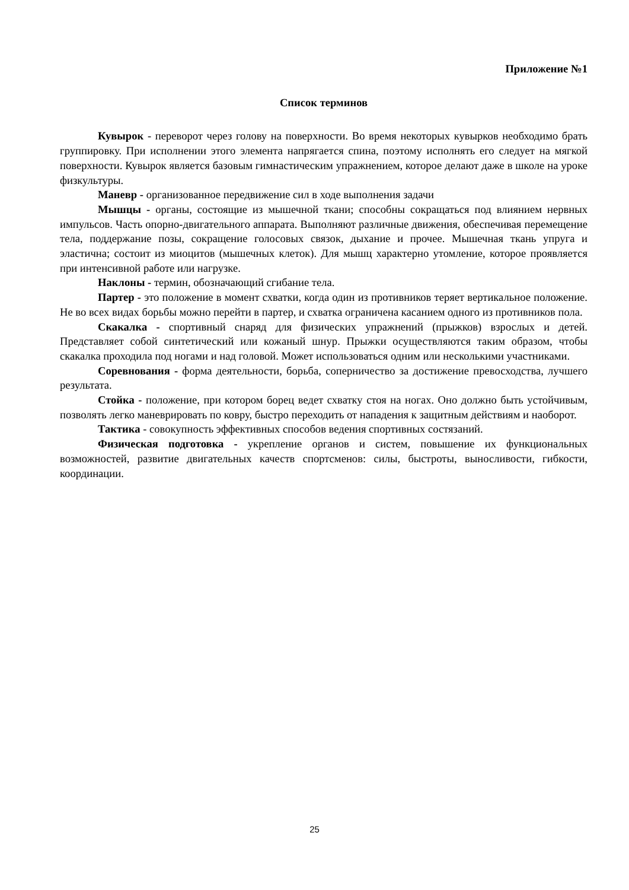Приложение №1
Список терминов
Кувырок - переворот через голову на поверхности. Во время некоторых кувырков необходимо брать группировку. При исполнении этого элемента напрягается спина, поэтому исполнять его следует на мягкой поверхности. Кувырок является базовым гимнастическим упражнением, которое делают даже в школе на уроке физкультуры.
Маневр - организованное передвижение сил в ходе выполнения задачи
Мышцы - органы, состоящие из мышечной ткани; способны сокращаться под влиянием нервных импульсов. Часть опорно-двигательного аппарата. Выполняют различные движения, обеспечивая перемещение тела, поддержание позы, сокращение голосовых связок, дыхание и прочее. Мышечная ткань упруга и эластична; состоит из миоцитов (мышечных клеток). Для мышц характерно утомление, которое проявляется при интенсивной работе или нагрузке.
Наклоны - термин, обозначающий сгибание тела.
Партер - это положение в момент схватки, когда один из противников теряет вертикальное положение. Не во всех видах борьбы можно перейти в партер, и схватка ограничена касанием одного из противников пола.
Скакалка - спортивный снаряд для физических упражнений (прыжков) взрослых и детей. Представляет собой синтетический или кожаный шнур. Прыжки осуществляются таким образом, чтобы скакалка проходила под ногами и над головой. Может использоваться одним или несколькими участниками.
Соревнования - форма деятельности, борьба, соперничество за достижение превосходства, лучшего результата.
Стойка - положение, при котором борец ведет схватку стоя на ногах. Оно должно быть устойчивым, позволять легко маневрировать по ковру, быстро переходить от нападения к защитным действиям и наоборот.
Тактика - совокупность эффективных способов ведения спортивных состязаний.
Физическая подготовка - укрепление органов и систем, повышение их функциональных возможностей, развитие двигательных качеств спортсменов: силы, быстроты, выносливости, гибкости, координации.
25